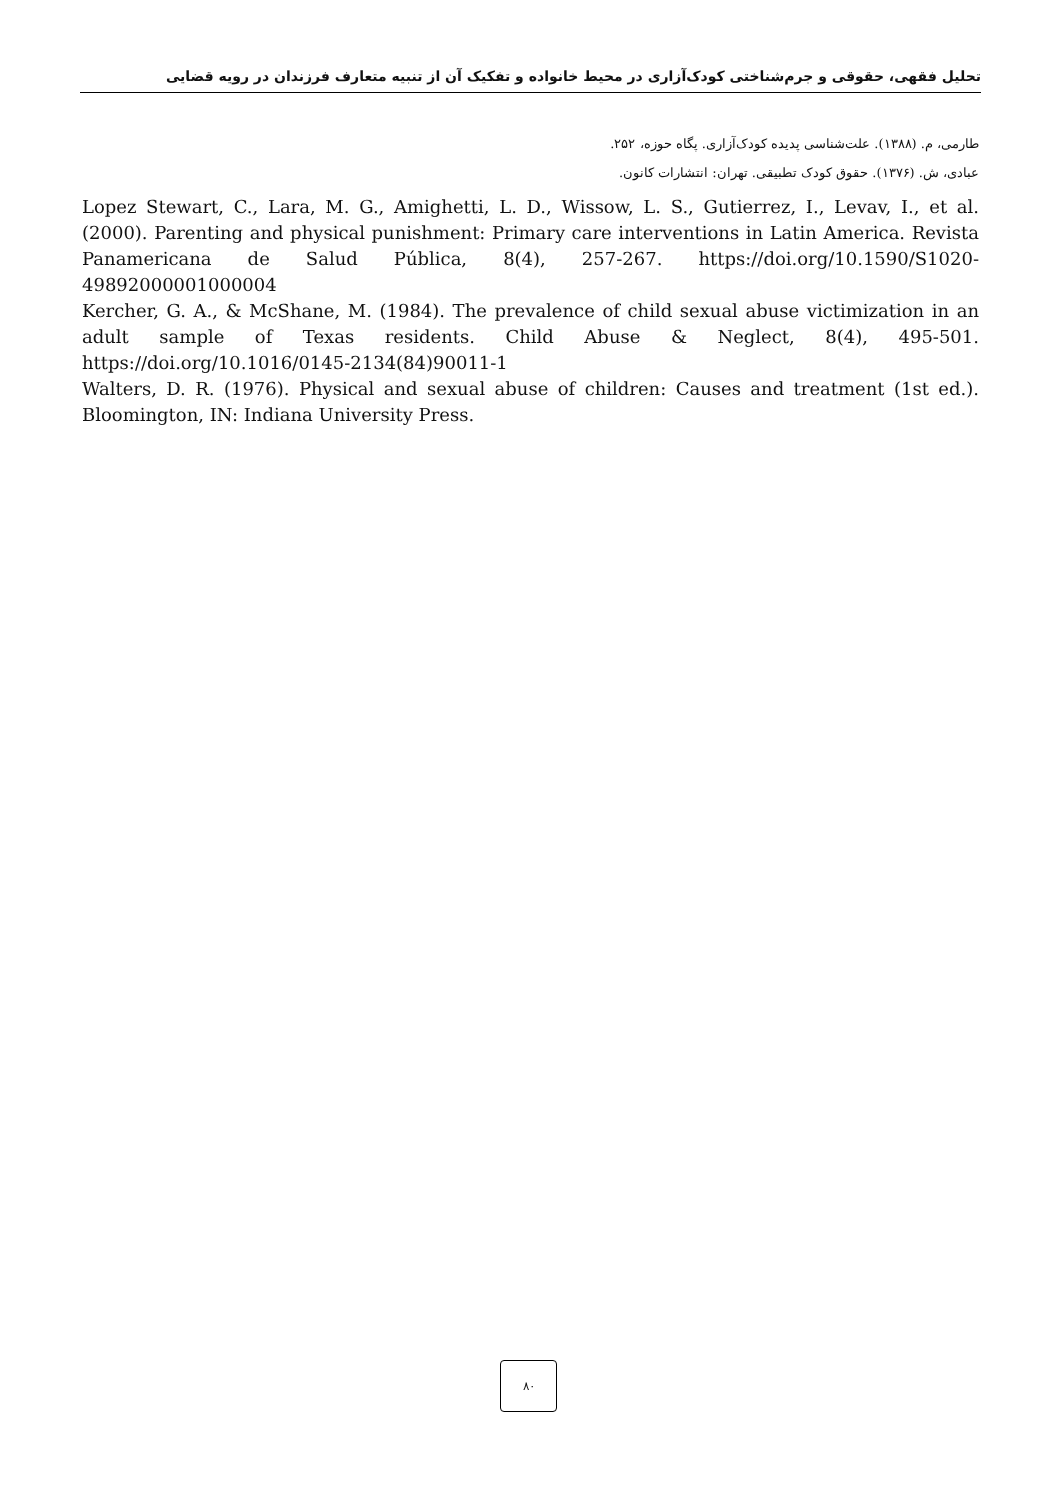تحلیل فقهی، حقوقی و جرم‌شناختی کودک‌آزاری در محیط خانواده و تفکیک آن از تنبیه متعارف فرزندان در رویه قضایی
طارمی، م. (۱۳۸۸). علت‌شناسی پدیده کودک‌آزاری. پگاه حوزه، ۲۵۲.
عبادی، ش. (۱۳۷۶). حقوق کودک تطبیقی. تهران: انتشارات کانون.
Lopez Stewart, C., Lara, M. G., Amighetti, L. D., Wissow, L. S., Gutierrez, I., Levav, I., et al. (2000). Parenting and physical punishment: Primary care interventions in Latin America. Revista Panamericana de Salud Pública, 8(4), 257-267. https://doi.org/10.1590/S1020-49892000001000004
Kercher, G. A., & McShane, M. (1984). The prevalence of child sexual abuse victimization in an adult sample of Texas residents. Child Abuse & Neglect, 8(4), 495-501. https://doi.org/10.1016/0145-2134(84)90011-1
Walters, D. R. (1976). Physical and sexual abuse of children: Causes and treatment (1st ed.). Bloomington, IN: Indiana University Press.
۸۰